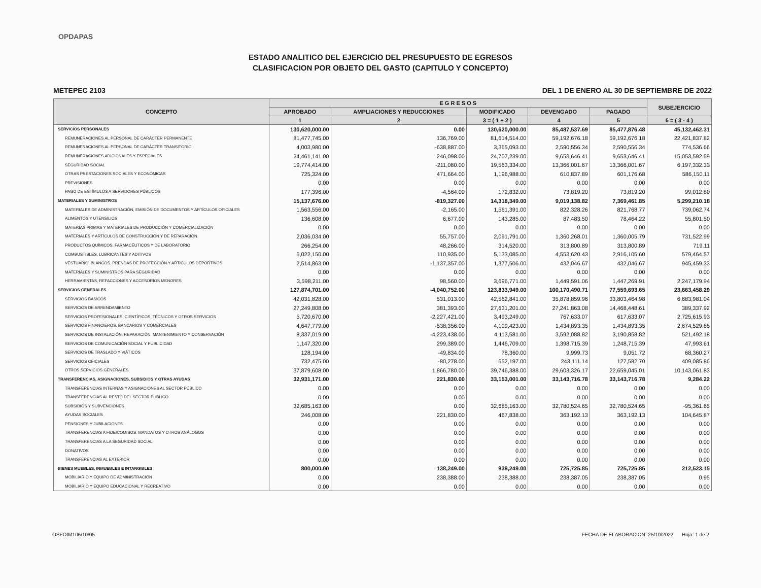OPDAPAS
ESTADO ANALITICO DEL EJERCICIO DEL PRESUPUESTO DE EGRESOS
CLASIFICACION POR OBJETO DEL GASTO (CAPITULO Y CONCEPTO)
METEPEC 2103 DEL 1 DE ENERO AL 30 DE SEPTIEMBRE DE 2022
| CONCEPTO | E G R E S O S | | | | | SUBEJERCICIO |
| --- | --- | --- | --- | --- | --- | --- |
| | APROBADO | AMPLIACIONES Y REDUCCIONES | MODIFICADO | DEVENGADO | PAGADO | |
| | 1 | 2 | 3 = ( 1 + 2 ) | 4 | 5 | 6 = ( 3 - 4 ) |
| SERVICIOS PERSONALES | 130,620,000.00 | 0.00 | 130,620,000.00 | 85,487,537.69 | 85,477,876.48 | 45,132,462.31 |
| REMUNERACIONES AL PERSONAL DE CARÁCTER PERMANENTE | 81,477,745.00 | 136,769.00 | 81,614,514.00 | 59,192,676.18 | 59,192,676.18 | 22,421,837.82 |
| REMUNERACIONES AL PERSONAL DE CARÁCTER TRANSITORIO | 4,003,980.00 | -638,887.00 | 3,365,093.00 | 2,590,556.34 | 2,590,556.34 | 774,536.66 |
| REMUNERACIONES ADICIONALES Y ESPECIALES | 24,461,141.00 | 246,098.00 | 24,707,239.00 | 9,653,646.41 | 9,653,646.41 | 15,053,592.59 |
| SEGURIDAD SOCIAL | 19,774,414.00 | -211,080.00 | 19,563,334.00 | 13,366,001.67 | 13,366,001.67 | 6,197,332.33 |
| OTRAS PRESTACIONES SOCIALES Y ECONÓMICAS | 725,324.00 | 471,664.00 | 1,196,988.00 | 610,837.89 | 601,176.68 | 586,150.11 |
| PREVISIONES | 0.00 | 0.00 | 0.00 | 0.00 | 0.00 | 0.00 |
| PAGO DE ESTÍMULOS A SERVIDORES PÚBLICOS | 177,396.00 | -4,564.00 | 172,832.00 | 73,819.20 | 73,819.20 | 99,012.80 |
| MATERIALES Y SUMINISTROS | 15,137,676.00 | -819,327.00 | 14,318,349.00 | 9,019,138.82 | 7,369,461.85 | 5,299,210.18 |
| MATERIALES DE ADMINISTRACIÓN, EMISIÓN DE DOCUMENTOS Y ARTÍCULOS OFICIALES | 1,563,556.00 | -2,165.00 | 1,561,391.00 | 822,328.26 | 821,768.77 | 739,062.74 |
| ALIMENTOS Y UTENSILIOS | 136,608.00 | 6,677.00 | 143,285.00 | 87,483.50 | 78,464.22 | 55,801.50 |
| MATERIAS PRIMAS Y MATERIALES DE PRODUCCIÓN Y COMERCIALIZACIÓN | 0.00 | 0.00 | 0.00 | 0.00 | 0.00 | 0.00 |
| MATERIALES Y ARTÍCULOS DE CONSTRUCCIÓN Y DE REPARACIÓN | 2,036,034.00 | 55,757.00 | 2,091,791.00 | 1,360,268.01 | 1,360,005.79 | 731,522.99 |
| PRODUCTOS QUÍMICOS, FARMACÉUTICOS Y DE LABORATORIO | 266,254.00 | 48,266.00 | 314,520.00 | 313,800.89 | 313,800.89 | 719.11 |
| COMBUSTIBLES, LUBRICANTES Y ADITIVOS | 5,022,150.00 | 110,935.00 | 5,133,085.00 | 4,553,620.43 | 2,916,105.60 | 579,464.57 |
| VESTUARIO, BLANCOS, PRENDAS DE PROTECCIÓN Y ARTÍCULOS DEPORTIVOS | 2,514,863.00 | -1,137,357.00 | 1,377,506.00 | 432,046.67 | 432,046.67 | 945,459.33 |
| MATERIALES Y SUMINISTROS PARA SEGURIDAD | 0.00 | 0.00 | 0.00 | 0.00 | 0.00 | 0.00 |
| HERRAMIENTAS, REFACCIONES Y ACCESORIOS MENORES | 3,598,211.00 | 98,560.00 | 3,696,771.00 | 1,449,591.06 | 1,447,269.91 | 2,247,179.94 |
| SERVICIOS GENERALES | 127,874,701.00 | -4,040,752.00 | 123,833,949.00 | 100,170,490.71 | 77,559,693.65 | 23,663,458.29 |
| SERVICIOS BÁSICOS | 42,031,828.00 | 531,013.00 | 42,562,841.00 | 35,878,859.96 | 33,803,464.98 | 6,683,981.04 |
| SERVICIOS DE ARRENDAMIENTO | 27,249,808.00 | 381,393.00 | 27,631,201.00 | 27,241,863.08 | 14,468,448.61 | 389,337.92 |
| SERVICIOS PROFESIONALES, CIENTÍFICOS, TÉCNICOS Y OTROS SERVICIOS | 5,720,670.00 | -2,227,421.00 | 3,493,249.00 | 767,633.07 | 617,633.07 | 2,725,615.93 |
| SERVICIOS FINANCIEROS, BANCARIOS Y COMERCIALES | 4,647,779.00 | -538,356.00 | 4,109,423.00 | 1,434,893.35 | 1,434,893.35 | 2,674,529.65 |
| SERVICIOS DE INSTALACIÓN, REPARACIÓN, MANTENIMIENTO Y CONSERVACIÓN | 8,337,019.00 | -4,223,438.00 | 4,113,581.00 | 3,592,088.82 | 3,190,858.82 | 521,492.18 |
| SERVICIOS DE COMUNICACIÓN SOCIAL Y PUBLICIDAD | 1,147,320.00 | 299,389.00 | 1,446,709.00 | 1,398,715.39 | 1,248,715.39 | 47,993.61 |
| SERVICIOS DE TRASLADO Y VIÁTICOS | 128,194.00 | -49,834.00 | 78,360.00 | 9,999.73 | 9,051.72 | 68,360.27 |
| SERVICIOS OFICIALES | 732,475.00 | -80,278.00 | 652,197.00 | 243,111.14 | 127,582.70 | 409,085.86 |
| OTROS SERVICIOS GENERALES | 37,879,608.00 | 1,866,780.00 | 39,746,388.00 | 29,603,326.17 | 22,659,045.01 | 10,143,061.83 |
| TRANSFERENCIAS, ASIGNACIONES, SUBSIDIOS Y OTRAS AYUDAS | 32,931,171.00 | 221,830.00 | 33,153,001.00 | 33,143,716.78 | 33,143,716.78 | 9,284.22 |
| TRANSFERENCIAS INTERNAS Y ASIGNACIONES AL SECTOR PÚBLICO | 0.00 | 0.00 | 0.00 | 0.00 | 0.00 | 0.00 |
| TRANSFERENCIAS AL RESTO DEL SECTOR PÚBLICO | 0.00 | 0.00 | 0.00 | 0.00 | 0.00 | 0.00 |
| SUBSIDIOS Y SUBVENCIONES | 32,685,163.00 | 0.00 | 32,685,163.00 | 32,780,524.65 | 32,780,524.65 | -95,361.65 |
| AYUDAS SOCIALES | 246,008.00 | 221,830.00 | 467,838.00 | 363,192.13 | 363,192.13 | 104,645.87 |
| PENSIONES Y JUBILACIONES | 0.00 | 0.00 | 0.00 | 0.00 | 0.00 | 0.00 |
| TRANSFERENCIAS A FIDEICOMISOS, MANDATOS Y OTROS ANÁLOGOS | 0.00 | 0.00 | 0.00 | 0.00 | 0.00 | 0.00 |
| TRANSFERENCIAS A LA SEGURIDAD SOCIAL | 0.00 | 0.00 | 0.00 | 0.00 | 0.00 | 0.00 |
| DONATIVOS | 0.00 | 0.00 | 0.00 | 0.00 | 0.00 | 0.00 |
| TRANSFERENCIAS AL EXTERIOR | 0.00 | 0.00 | 0.00 | 0.00 | 0.00 | 0.00 |
| BIENES MUEBLES, INMUEBLES E INTANGIBLES | 800,000.00 | 138,249.00 | 938,249.00 | 725,725.85 | 725,725.85 | 212,523.15 |
| MOBILIARIO Y EQUIPO DE ADMINISTRACIÓN | 0.00 | 238,388.00 | 238,388.00 | 238,387.05 | 238,387.05 | 0.95 |
| MOBILIARIO Y EQUIPO EDUCACIONAL Y RECREATIVO | 0.00 | 0.00 | 0.00 | 0.00 | 0.00 | 0.00 |
OSFOIM106/10/05 FECHA DE ELABORACION: 25/10/2022 Hoja: 1 de 2